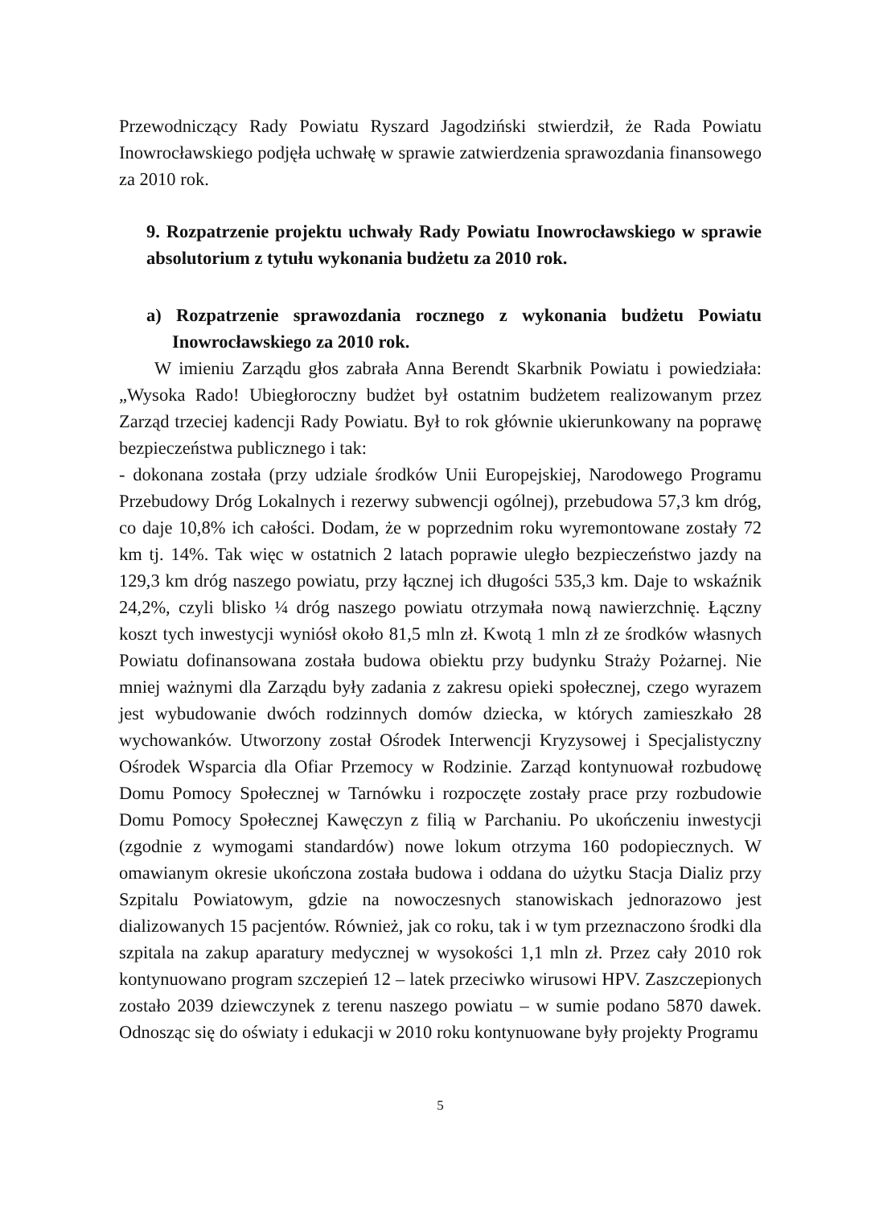Przewodniczący Rady Powiatu Ryszard Jagodziński stwierdził, że Rada Powiatu Inowrocławskiego podjęła uchwałę w sprawie zatwierdzenia sprawozdania finansowego za 2010 rok.
9. Rozpatrzenie projektu uchwały Rady Powiatu Inowrocławskiego w sprawie absolutorium z tytułu wykonania budżetu za 2010 rok.
a) Rozpatrzenie sprawozdania rocznego z wykonania budżetu Powiatu Inowrocławskiego za 2010 rok.
W imieniu Zarządu głos zabrała Anna Berendt Skarbnik Powiatu i powiedziała: „Wysoka Rado! Ubiegłoroczny budżet był ostatnim budżetem realizowanym przez Zarząd trzeciej kadencji Rady Powiatu. Był to rok głównie ukierunkowany na poprawę bezpieczeństwa publicznego i tak:
- dokonana została (przy udziale środków Unii Europejskiej, Narodowego Programu Przebudowy Dróg Lokalnych i rezerwy subwencji ogólnej), przebudowa 57,3 km dróg, co daje 10,8% ich całości. Dodam, że w poprzednim roku wyremontowane zostały 72 km tj. 14%. Tak więc w ostatnich 2 latach poprawie uległo bezpieczeństwo jazdy na 129,3 km dróg naszego powiatu, przy łącznej ich długości 535,3 km. Daje to wskaźnik 24,2%, czyli blisko ¼ dróg naszego powiatu otrzymała nową nawierzchnię. Łączny koszt tych inwestycji wyniósł około 81,5 mln zł. Kwotą 1 mln zł ze środków własnych Powiatu dofinansowana została budowa obiektu przy budynku Straży Pożarnej. Nie mniej ważnymi dla Zarządu były zadania z zakresu opieki społecznej, czego wyrazem jest wybudowanie dwóch rodzinnych domów dziecka, w których zamieszkało 28 wychowanków. Utworzony został Ośrodek Interwencji Kryzysowej i Specjalistyczny Ośrodek Wsparcia dla Ofiar Przemocy w Rodzinie. Zarząd kontynuował rozbudowę Domu Pomocy Społecznej w Tarnówku i rozpoczęte zostały prace przy rozbudowie Domu Pomocy Społecznej Kawęczyn z filią w Parchaniu. Po ukończeniu inwestycji (zgodnie z wymogami standardów) nowe lokum otrzyma 160 podopiecznych. W omawianym okresie ukończona została budowa i oddana do użytku Stacja Dializ przy Szpitalu Powiatowym, gdzie na nowoczesnych stanowiskach jednorazowo jest dializowanych 15 pacjentów. Również, jak co roku, tak i w tym przeznaczono środki dla szpitala na zakup aparatury medycznej w wysokości 1,1 mln zł. Przez cały 2010 rok kontynuowano program szczepień 12 – latek przeciwko wirusowi HPV. Zaszczepionych zostało 2039 dziewczynek z terenu naszego powiatu – w sumie podano 5870 dawek. Odnosząc się do oświaty i edukacji w 2010 roku kontynuowane były projekty Programu
5